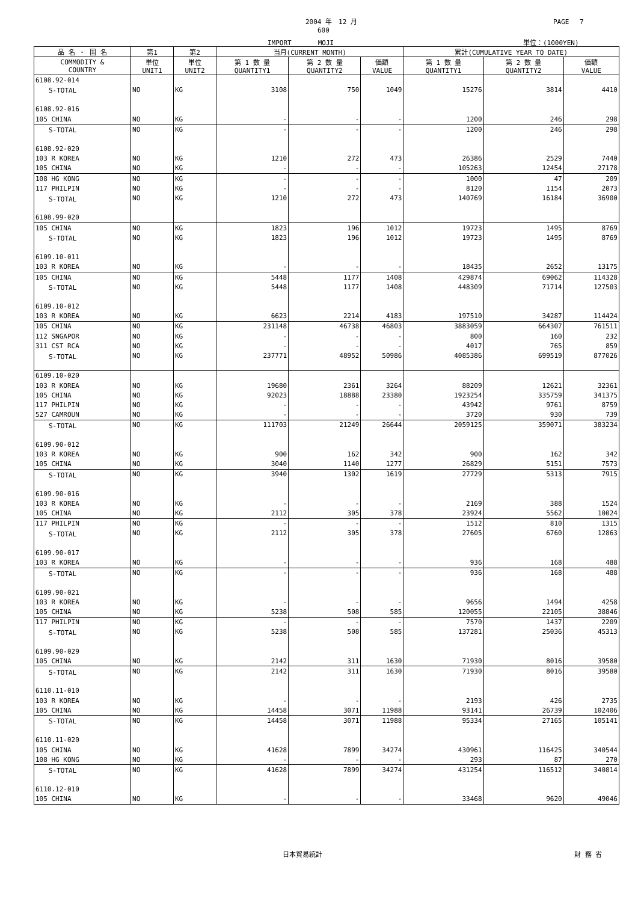2004 年　12 月 PAGE　 7
600
IMPORT　　　　MOJI 単位：(1000YEN)
| 品 名 ・ 国 名 | 第1 | 第2 | 当月(CURRENT MONTH) | | | 累計(CUMULATIVE YEAR TO DATE) | | |
| --- | --- | --- | --- | --- | --- | --- | --- | --- |
| COMMODITY & COUNTRY | 単位 UNIT1 | 単位 UNIT2 | 第 1 数 量 QUANTITY1 | 第 2 数 量 QUANTITY2 | 価額 VALUE | 第 1 数 量 QUANTITY1 | 第 2 数 量 QUANTITY2 | 価額 VALUE |
| 6108.92-014 | | | | | | | | |
| S-TOTAL | NO | KG | 3108 | 750 | 1049 | 15276 | 3814 | 4410 |
| 6108.92-016 | | | | | | | | |
| 105 CHINA | NO | KG | - | - | - | 1200 | 246 | 298 |
| S-TOTAL | NO | KG | - | - | - | 1200 | 246 | 298 |
| 6108.92-020 | | | | | | | | |
| 103 R KOREA | NO | KG | 1210 | 272 | 473 | 26386 | 2529 | 7440 |
| 105 CHINA | NO | KG | - | - | - | 105263 | 12454 | 27178 |
| 108 HG KONG | NO | KG | - | - | - | 1000 | 47 | 209 |
| 117 PHILPIN | NO | KG | - | - | - | 8120 | 1154 | 2073 |
| S-TOTAL | NO | KG | 1210 | 272 | 473 | 140769 | 16184 | 36900 |
| 6108.99-020 | | | | | | | | |
| 105 CHINA | NO | KG | 1823 | 196 | 1012 | 19723 | 1495 | 8769 |
| S-TOTAL | NO | KG | 1823 | 196 | 1012 | 19723 | 1495 | 8769 |
| 6109.10-011 | | | | | | | | |
| 103 R KOREA | NO | KG | - | - | - | 18435 | 2652 | 13175 |
| 105 CHINA | NO | KG | 5448 | 1177 | 1408 | 429874 | 69062 | 114328 |
| S-TOTAL | NO | KG | 5448 | 1177 | 1408 | 448309 | 71714 | 127503 |
| 6109.10-012 | | | | | | | | |
| 103 R KOREA | NO | KG | 6623 | 2214 | 4183 | 197510 | 34287 | 114424 |
| 105 CHINA | NO | KG | 231148 | 46738 | 46803 | 3883059 | 664307 | 761511 |
| 112 SNGAPOR | NO | KG | - | - | - | 800 | 160 | 232 |
| 311 CST RCA | NO | KG | - | - | - | 4017 | 765 | 859 |
| S-TOTAL | NO | KG | 237771 | 48952 | 50986 | 4085386 | 699519 | 877026 |
| 6109.10-020 | | | | | | | | |
| 103 R KOREA | NO | KG | 19680 | 2361 | 3264 | 88209 | 12621 | 32361 |
| 105 CHINA | NO | KG | 92023 | 18888 | 23380 | 1923254 | 335759 | 341375 |
| 117 PHILPIN | NO | KG | - | - | - | 43942 | 9761 | 8759 |
| 527 CAMROUN | NO | KG | - | - | - | 3720 | 930 | 739 |
| S-TOTAL | NO | KG | 111703 | 21249 | 26644 | 2059125 | 359071 | 383234 |
| 6109.90-012 | | | | | | | | |
| 103 R KOREA | NO | KG | 900 | 162 | 342 | 900 | 162 | 342 |
| 105 CHINA | NO | KG | 3040 | 1140 | 1277 | 26829 | 5151 | 7573 |
| S-TOTAL | NO | KG | 3940 | 1302 | 1619 | 27729 | 5313 | 7915 |
| 6109.90-016 | | | | | | | | |
| 103 R KOREA | NO | KG | - | - | - | 2169 | 388 | 1524 |
| 105 CHINA | NO | KG | 2112 | 305 | 378 | 23924 | 5562 | 10024 |
| 117 PHILPIN | NO | KG | - | - | - | 1512 | 810 | 1315 |
| S-TOTAL | NO | KG | 2112 | 305 | 378 | 27605 | 6760 | 12863 |
| 6109.90-017 | | | | | | | | |
| 103 R KOREA | NO | KG | - | - | - | 936 | 168 | 488 |
| S-TOTAL | NO | KG | - | - | - | 936 | 168 | 488 |
| 6109.90-021 | | | | | | | | |
| 103 R KOREA | NO | KG | - | - | - | 9656 | 1494 | 4258 |
| 105 CHINA | NO | KG | 5238 | 508 | 585 | 120055 | 22105 | 38846 |
| 117 PHILPIN | NO | KG | - | - | - | 7570 | 1437 | 2209 |
| S-TOTAL | NO | KG | 5238 | 508 | 585 | 137281 | 25036 | 45313 |
| 6109.90-029 | | | | | | | | |
| 105 CHINA | NO | KG | 2142 | 311 | 1630 | 71930 | 8016 | 39580 |
| S-TOTAL | NO | KG | 2142 | 311 | 1630 | 71930 | 8016 | 39580 |
| 6110.11-010 | | | | | | | | |
| 103 R KOREA | NO | KG | - | - | - | 2193 | 426 | 2735 |
| 105 CHINA | NO | KG | 14458 | 3071 | 11988 | 93141 | 26739 | 102406 |
| S-TOTAL | NO | KG | 14458 | 3071 | 11988 | 95334 | 27165 | 105141 |
| 6110.11-020 | | | | | | | | |
| 105 CHINA | NO | KG | 41628 | 7899 | 34274 | 430961 | 116425 | 340544 |
| 108 HG KONG | NO | KG | - | - | - | 293 | 87 | 270 |
| S-TOTAL | NO | KG | 41628 | 7899 | 34274 | 431254 | 116512 | 340814 |
| 6110.12-010 | | | | | | | | |
| 105 CHINA | NO | KG | - | - | - | 33468 | 9620 | 49046 |
日本貿易統計 財 務 省